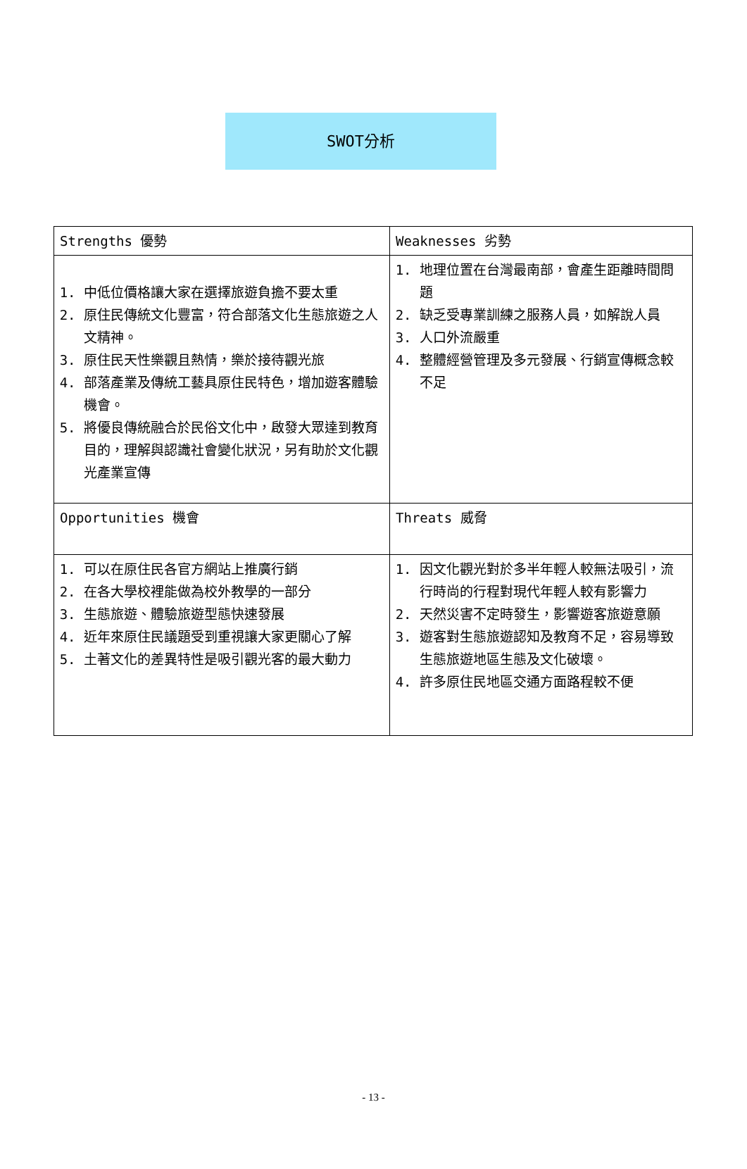SWOT分析
| Strengths 優勢 | Weaknesses 劣勢 |
| 1. 中低位價格讓大家在選擇旅遊負擔不要太重 2. 原住民傳統文化豐富，符合部落文化生態旅遊之人文精神。 3. 原住民天性樂觀且熱情，樂於接待觀光旅 4. 部落產業及傳統工藝具原住民特色，增加遊客體驗機會。 5. 將優良傳統融合於民俗文化中，啟發大眾達到教育目的，理解與認識社會變化狀況，另有助於文化觀光產業宣傳 | 1. 地理位置在台灣最南部，會產生距離時間問題 2. 缺乏受專業訓練之服務人員，如解說人員 3. 人口外流嚴重 4. 整體經營管理及多元發展、行銷宣傳概念較不足 |
| Opportunities 機會 | Threats 威脅 |
| 1. 可以在原住民各官方網站上推廣行銷 2. 在各大學校裡能做為校外教學的一部分 3. 生態旅遊、體驗旅遊型態快速發展 4. 近年來原住民議題受到重視讓大家更關心了解 5. 土著文化的差異特性是吸引觀光客的最大動力 | 1. 因文化觀光對於多半年輕人較無法吸引，流行時尚的行程對現代年輕人較有影響力 2. 天然災害不定時發生，影響遊客旅遊意願 3. 遊客對生態旅遊認知及教育不足，容易導致生態旅遊地區生態及文化破壞。 4. 許多原住民地區交通方面路程較不便 |
- 13 -